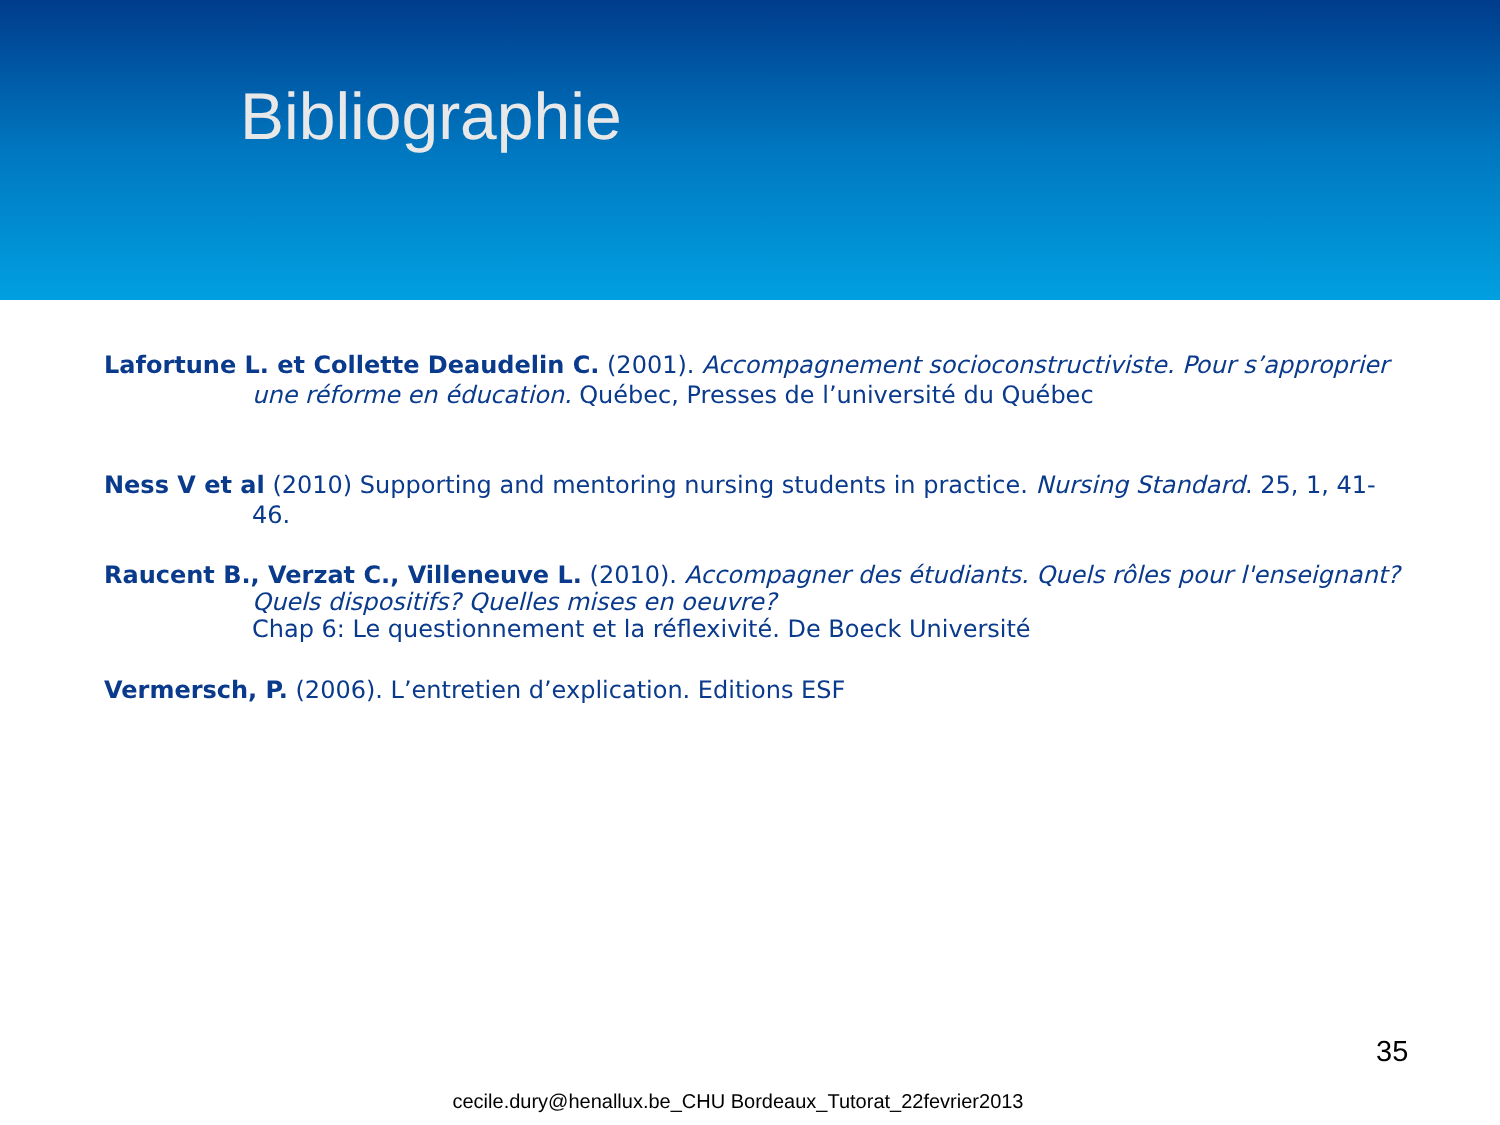Bibliographie
Lafortune L. et Collette Deaudelin C. (2001). Accompagnement socioconstructiviste. Pour s’approprier une réforme en éducation. Québec, Presses de l’université du Québec
Ness V et al (2010) Supporting and mentoring nursing students in practice. Nursing Standard. 25, 1, 41-46.
Raucent B., Verzat C., Villeneuve L. (2010). Accompagner des étudiants. Quels rôles pour l'enseignant? Quels dispositifs? Quelles mises en oeuvre?
Chap 6: Le questionnement et la réflexivité. De Boeck Université
Vermersch, P. (2006). L’entretien d’explication. Editions ESF
35
cecile.dury@henallux.be_CHU Bordeaux_Tutorat_22fevrier2013